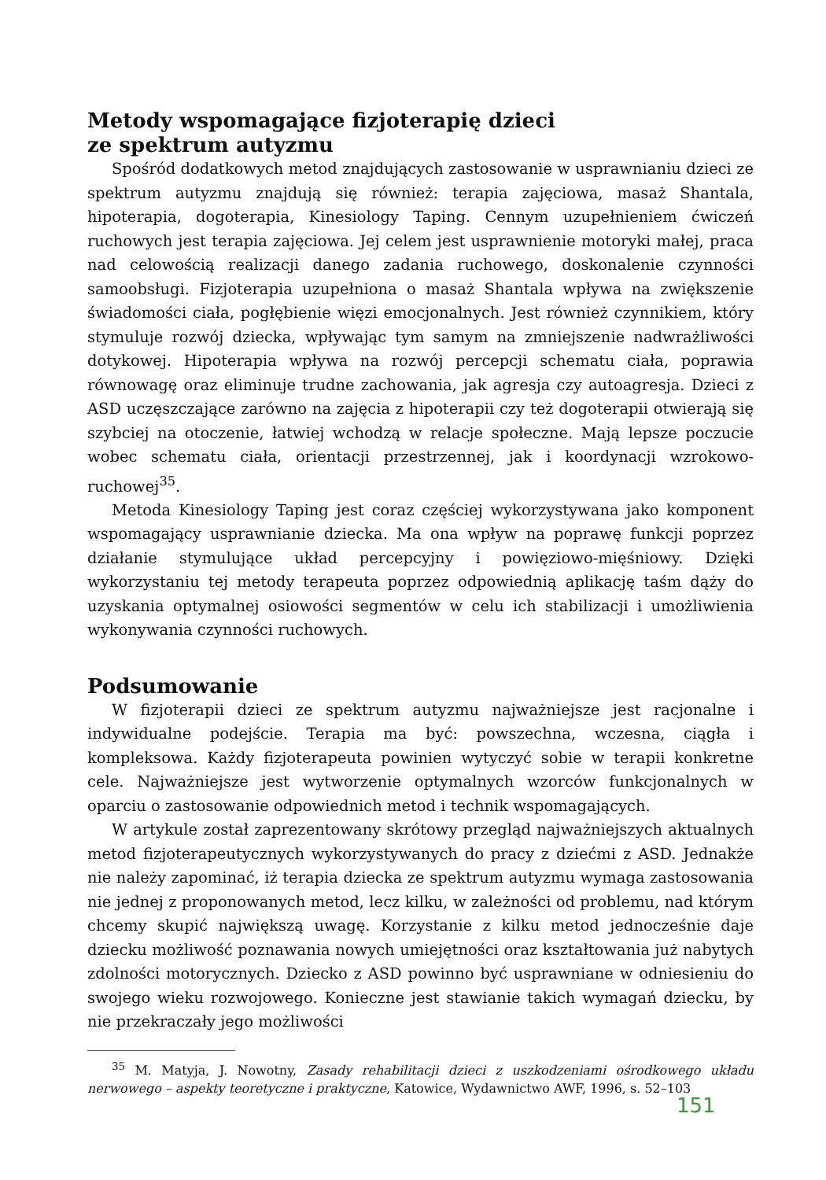Metody wspomagające fizjoterapię dzieci
ze spektrum autyzmu
Spośród dodatkowych metod znajdujących zastosowanie w usprawnianiu dzieci ze spektrum autyzmu znajdują się również: terapia zajęciowa, masaż Shantala, hipoterapia, dogoterapia, Kinesiology Taping. Cennym uzupełnieniem ćwiczeń ruchowych jest terapia zajęciowa. Jej celem jest usprawnienie motoryki małej, praca nad celowością realizacji danego zadania ruchowego, doskonalenie czynności samoobsługi. Fizjoterapia uzupełniona o masaż Shantala wpływa na zwiększenie świadomości ciała, pogłębienie więzi emocjonalnych. Jest również czynnikiem, który stymuluje rozwój dziecka, wpływając tym samym na zmniejszenie nadwrażliwości dotykowej. Hipoterapia wpływa na rozwój percepcji schematu ciała, poprawia równowagę oraz eliminuje trudne zachowania, jak agresja czy autoagresja. Dzieci z ASD uczęszczające zarówno na zajęcia z hipoterapii czy też dogoterapii otwierają się szybciej na otoczenie, łatwiej wchodzą w relacje społeczne. Mają lepsze poczucie wobec schematu ciała, orientacji przestrzennej, jak i koordynacji wzrokowo-ruchowej<sup>35</sup>.
Metoda Kinesiology Taping jest coraz częściej wykorzystywana jako komponent wspomagający usprawnianie dziecka. Ma ona wpływ na poprawę funkcji poprzez działanie stymulujące układ percepcyjny i powięziowo-mięśniowy. Dzięki wykorzystaniu tej metody terapeuta poprzez odpowiednią aplikację taśm dąży do uzyskania optymalnej osiowości segmentów w celu ich stabilizacji i umożliwienia wykonywania czynności ruchowych.
Podsumowanie
W fizjoterapii dzieci ze spektrum autyzmu najważniejsze jest racjonalne i indywidualne podejście. Terapia ma być: powszechna, wczesna, ciągła i kompleksowa. Każdy fizjoterapeuta powinien wytyczyć sobie w terapii konkretne cele. Najważniejsze jest wytworzenie optymalnych wzorców funkcjonalnych w oparciu o zastosowanie odpowiednich metod i technik wspomagających.
W artykule został zaprezentowany skrótowy przegląd najważniejszych aktualnych metod fizjoterapeutycznych wykorzystywanych do pracy z dziećmi z ASD. Jednakże nie należy zapominać, iż terapia dziecka ze spektrum autyzmu wymaga zastosowania nie jednej z proponowanych metod, lecz kilku, w zależności od problemu, nad którym chcemy skupić największą uwagę. Korzystanie z kilku metod jednocześnie daje dziecku możliwość poznawania nowych umiejętności oraz kształtowania już nabytych zdolności motorycznych. Dziecko z ASD powinno być usprawniane w odniesieniu do swojego wieku rozwojowego. Konieczne jest stawianie takich wymagań dziecku, by nie przekraczały jego możliwości
<sup>35</sup> M. Matyja, J. Nowotny, Zasady rehabilitacji dzieci z uszkodzeniami ośrodkowego układu nerwowego – aspekty teoretyczne i praktyczne, Katowice, Wydawnictwo AWF, 1996, s. 52–103
151